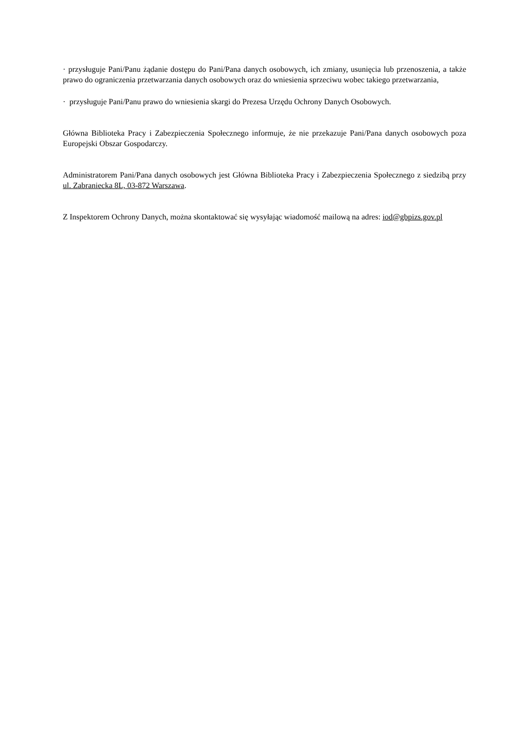· przysługuje Pani/Panu żądanie dostępu do Pani/Pana danych osobowych, ich zmiany, usunięcia lub przenoszenia, a także prawo do ograniczenia przetwarzania danych osobowych oraz do wniesienia sprzeciwu wobec takiego przetwarzania,
· przysługuje Pani/Panu prawo do wniesienia skargi do Prezesa Urzędu Ochrony Danych Osobowych.
Główna Biblioteka Pracy i Zabezpieczenia Społecznego informuje, że nie przekazuje Pani/Pana danych osobowych poza Europejski Obszar Gospodarczy.
Administratorem Pani/Pana danych osobowych jest Główna Biblioteka Pracy i Zabezpieczenia Społecznego z siedzibą przy ul. Zabraniecka 8L, 03-872 Warszawa.
Z Inspektorem Ochrony Danych, można skontaktować się wysyłając wiadomość mailową na adres: iod@gbpizs.gov.pl